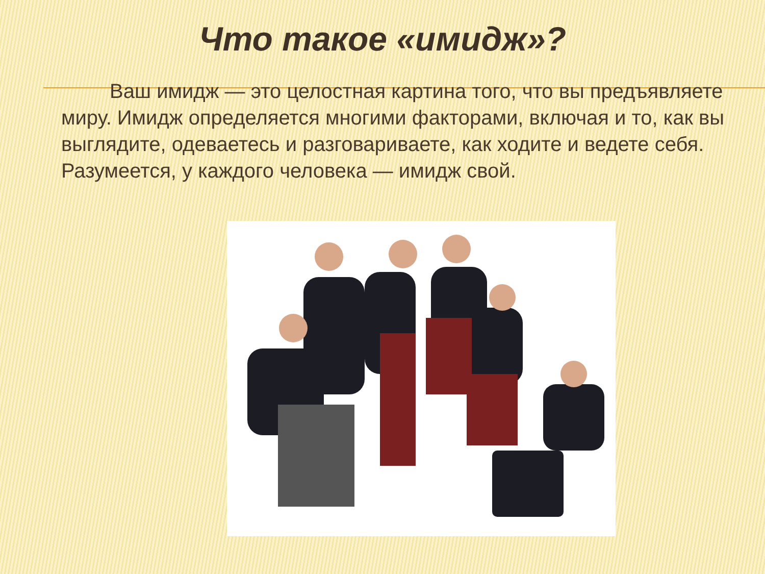Что такое «имидж»?
Ваш имидж — это целостная картина того, что вы предъявляете миру. Имидж определяется многими факторами, включая и то, как вы выглядите, одеваетесь и разговариваете, как ходите и ведете себя. Разумеется, у каждого человека — имидж свой.